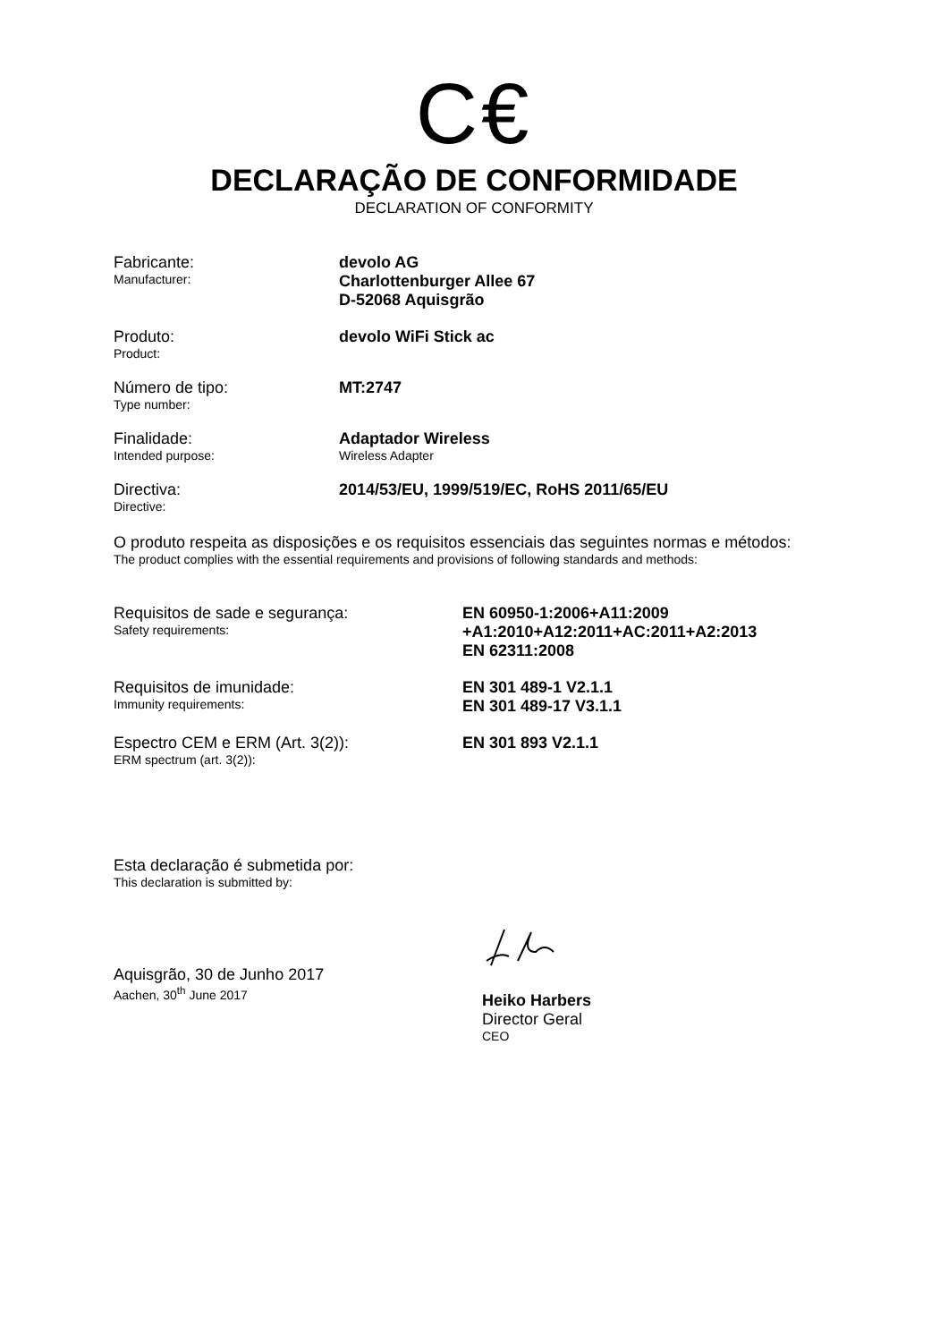C€
DECLARAÇÃO DE CONFORMIDADE
DECLARATION OF CONFORMITY
Fabricante:
Manufacturer:
devolo AG
Charlottenburger Allee 67
D-52068 Aquisgrão
Produto:
Product:
devolo WiFi Stick ac
Número de tipo:
Type number:
MT:2747
Finalidade:
Intended purpose:
Adaptador Wireless
Wireless Adapter
Directiva:
Directive:
2014/53/EU, 1999/519/EC, RoHS 2011/65/EU
O produto respeita as disposições e os requisitos essenciais das seguintes normas e métodos:
The product complies with the essential requirements and provisions of following standards and methods:
Requisitos de sade e segurança:
Safety requirements:
EN 60950-1:2006+A11:2009
+A1:2010+A12:2011+AC:2011+A2:2013
EN 62311:2008
Requisitos de imunidade:
Immunity requirements:
EN 301 489-1 V2.1.1
EN 301 489-17 V3.1.1
Espectro CEM e ERM (Art. 3(2)):
ERM spectrum (art. 3(2)):
EN 301 893 V2.1.1
Esta declaração é submetida por:
This declaration is submitted by:
Aquisgrão, 30 de Junho 2017
Aachen, 30<sup>th</sup> June 2017
Heiko Harbers
Director Geral
CEO